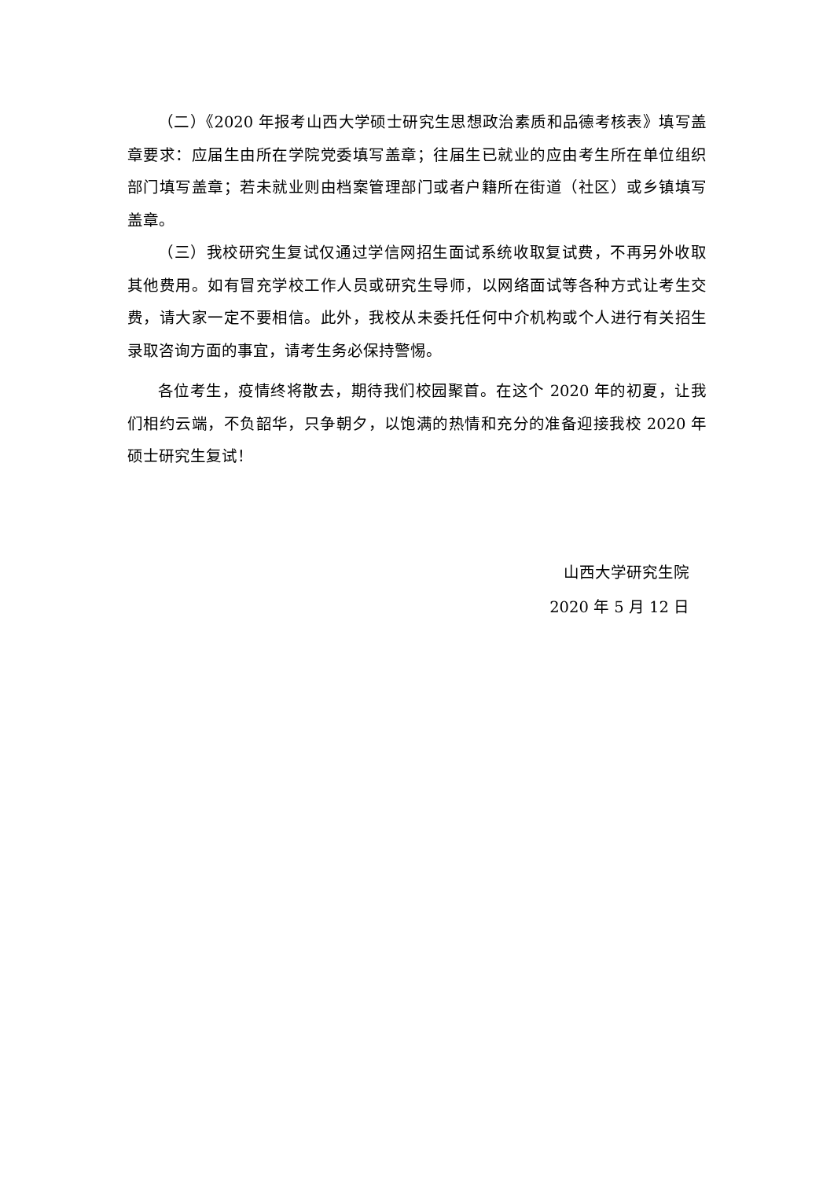（二）《2020 年报考山西大学硕士研究生思想政治素质和品德考核表》填写盖章要求：应届生由所在学院党委填写盖章；往届生已就业的应由考生所在单位组织部门填写盖章；若未就业则由档案管理部门或者户籍所在街道（社区）或乡镇填写盖章。
（三）我校研究生复试仅通过学信网招生面试系统收取复试费，不再另外收取其他费用。如有冒充学校工作人员或研究生导师，以网络面试等各种方式让考生交费，请大家一定不要相信。此外，我校从未委托任何中介机构或个人进行有关招生录取咨询方面的事宜，请考生务必保持警惕。
各位考生，疫情终将散去，期待我们校园聚首。在这个 2020 年的初夏，让我们相约云端，不负韶华，只争朝夕，以饱满的热情和充分的准备迎接我校 2020 年硕士研究生复试！
山西大学研究生院
2020 年 5 月 12 日